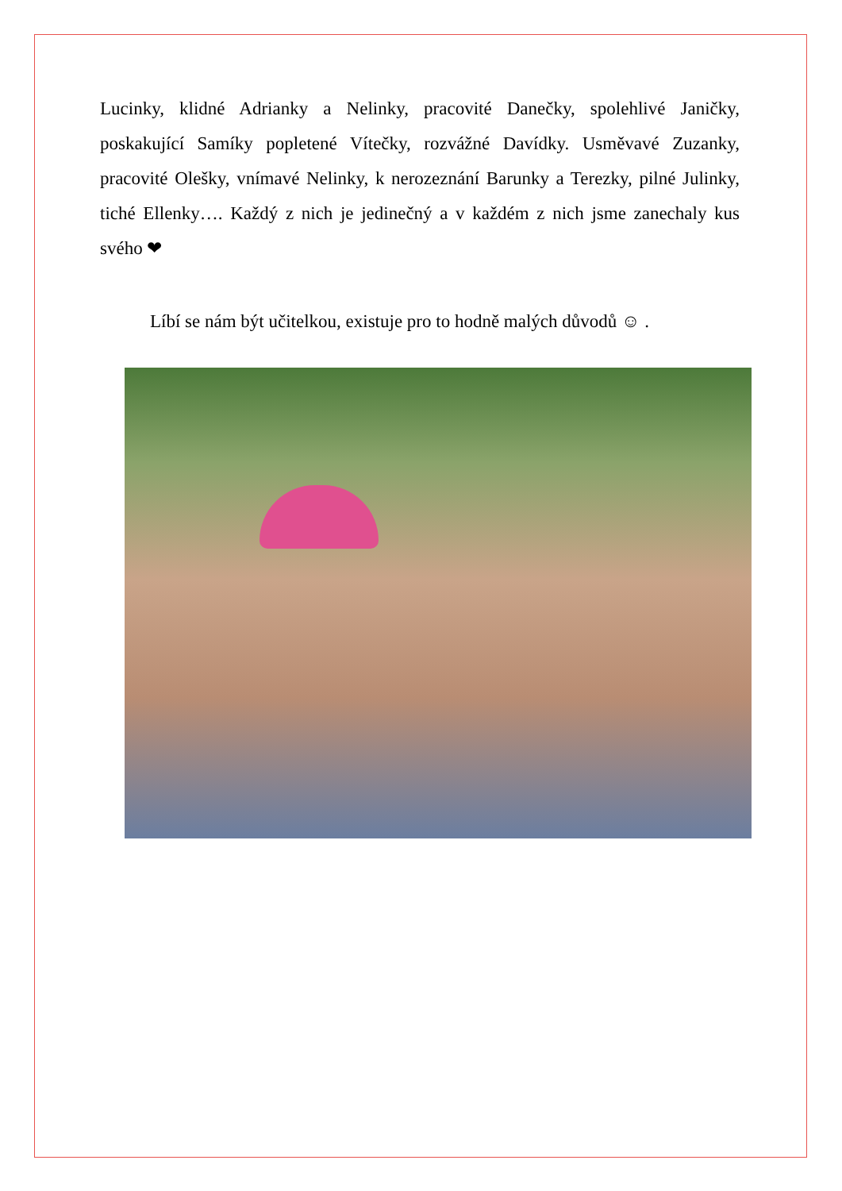Lucinky, klidné Adrianky a Nelinky, pracovité Danečky, spolehlivé Janičky, poskakující Samíky popletené Vítečky, rozvážné Davídky. Usměvavé Zuzanky, pracovité Olešky, vnímavé Nelinky, k nerozeznání Barunky a Terezky, pilné Julinky, tiché Ellenky…. Každý z nich je jedinečný a v každém z nich jsme zanechaly kus svého ❤
Líbí se nám být učitelkou, existuje pro to hodně malých důvodů ☺ .